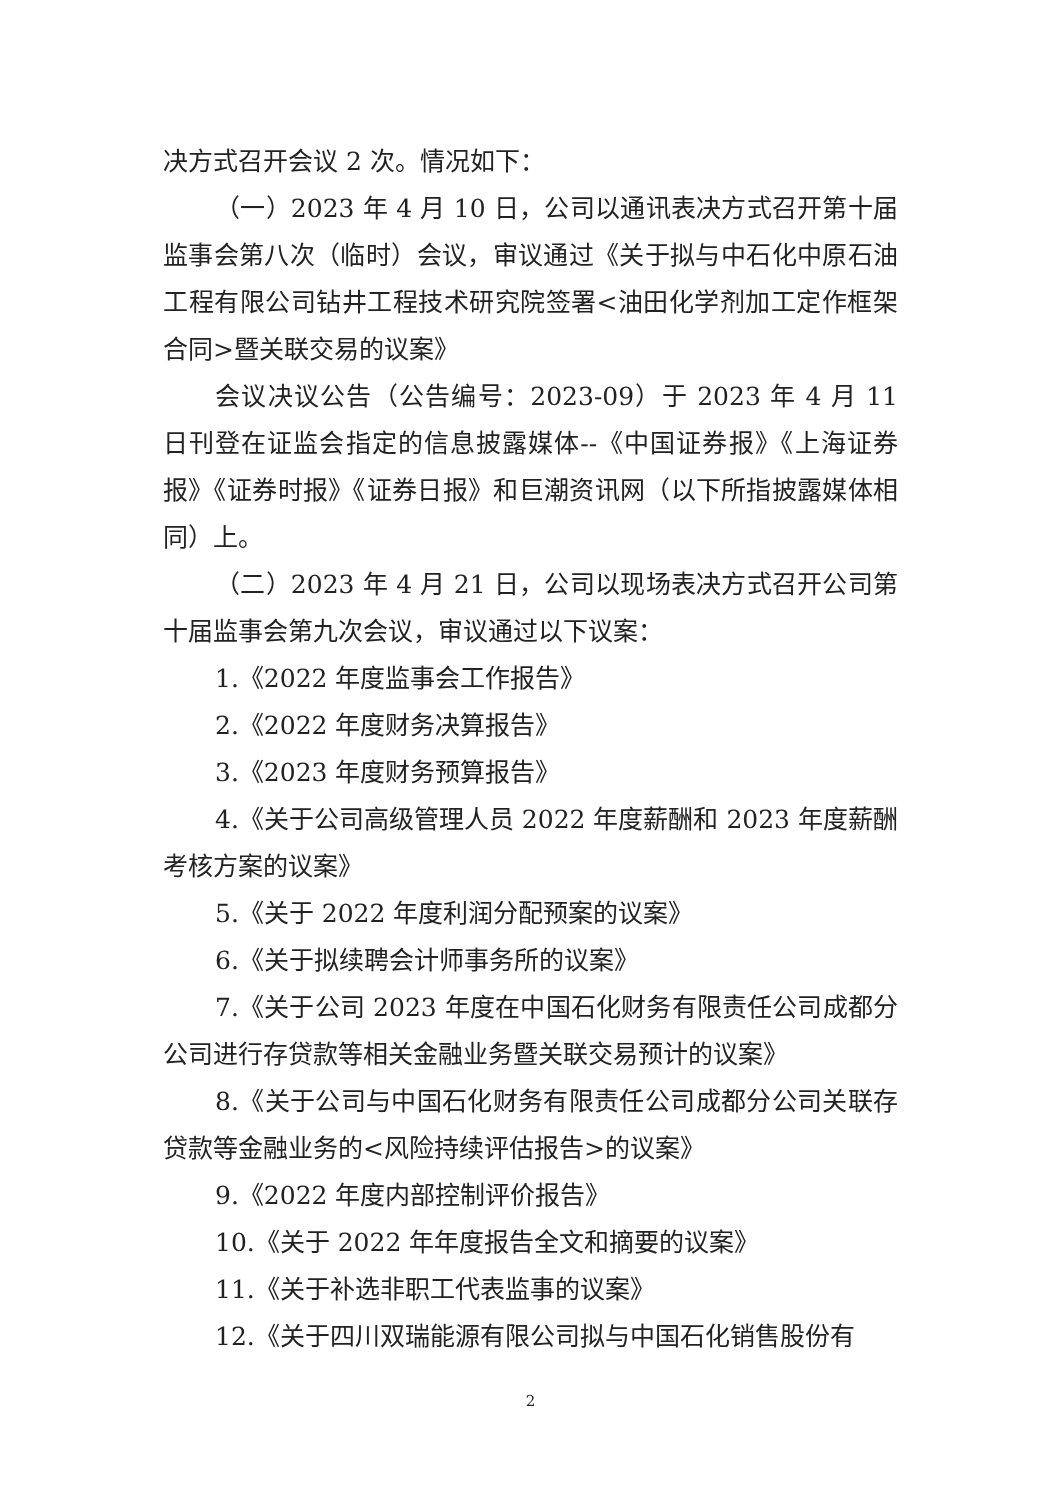决方式召开会议 2 次。情况如下：
（一）2023 年 4 月 10 日，公司以通讯表决方式召开第十届监事会第八次（临时）会议，审议通过《关于拟与中石化中原石油工程有限公司钻井工程技术研究院签署<油田化学剂加工定作框架合同>暨关联交易的议案》
会议决议公告（公告编号：2023-09）于 2023 年 4 月 11 日刊登在证监会指定的信息披露媒体--《中国证券报》《上海证券报》《证券时报》《证券日报》和巨潮资讯网（以下所指披露媒体相同）上。
（二）2023 年 4 月 21 日，公司以现场表决方式召开公司第十届监事会第九次会议，审议通过以下议案：
1.《2022 年度监事会工作报告》
2.《2022 年度财务决算报告》
3.《2023 年度财务预算报告》
4.《关于公司高级管理人员 2022 年度薪酬和 2023 年度薪酬考核方案的议案》
5.《关于 2022 年度利润分配预案的议案》
6.《关于拟续聘会计师事务所的议案》
7.《关于公司 2023 年度在中国石化财务有限责任公司成都分公司进行存贷款等相关金融业务暨关联交易预计的议案》
8.《关于公司与中国石化财务有限责任公司成都分公司关联存贷款等金融业务的<风险持续评估报告>的议案》
9.《2022 年度内部控制评价报告》
10.《关于 2022 年年度报告全文和摘要的议案》
11.《关于补选非职工代表监事的议案》
12.《关于四川双瑞能源有限公司拟与中国石化销售股份有
2